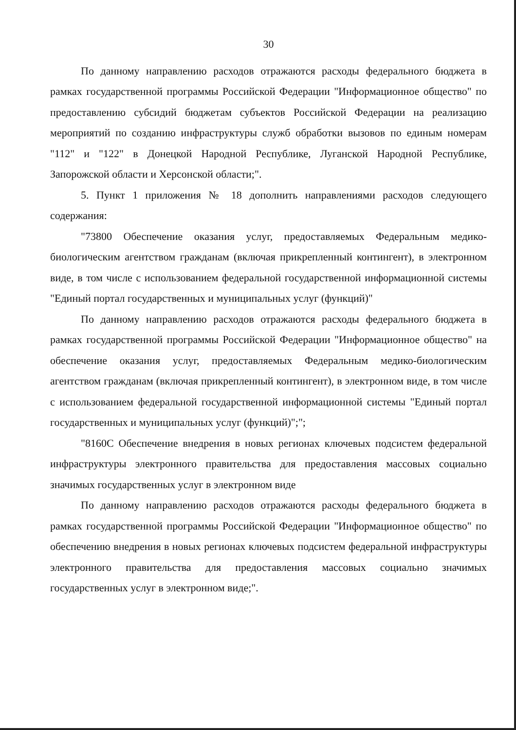30
По данному направлению расходов отражаются расходы федерального бюджета в рамках государственной программы Российской Федерации "Информационное общество" по предоставлению субсидий бюджетам субъектов Российской Федерации на реализацию мероприятий по созданию инфраструктуры служб обработки вызовов по единым номерам "112" и "122" в Донецкой Народной Республике, Луганской Народной Республике, Запорожской области и Херсонской области;".
5. Пункт 1 приложения № 18 дополнить направлениями расходов следующего содержания:
"73800 Обеспечение оказания услуг, предоставляемых Федеральным медико-биологическим агентством гражданам (включая прикрепленный контингент), в электронном виде, в том числе с использованием федеральной государственной информационной системы "Единый портал государственных и муниципальных услуг (функций)"
По данному направлению расходов отражаются расходы федерального бюджета в рамках государственной программы Российской Федерации "Информационное общество" на обеспечение оказания услуг, предоставляемых Федеральным медико-биологическим агентством гражданам (включая прикрепленный контингент), в электронном виде, в том числе с использованием федеральной государственной информационной системы "Единый портал государственных и муниципальных услуг (функций)";";
"8160С Обеспечение внедрения в новых регионах ключевых подсистем федеральной инфраструктуры электронного правительства для предоставления массовых социально значимых государственных услуг в электронном виде
По данному направлению расходов отражаются расходы федерального бюджета в рамках государственной программы Российской Федерации "Информационное общество" по обеспечению внедрения в новых регионах ключевых подсистем федеральной инфраструктуры электронного правительства для предоставления массовых социально значимых государственных услуг в электронном виде;".